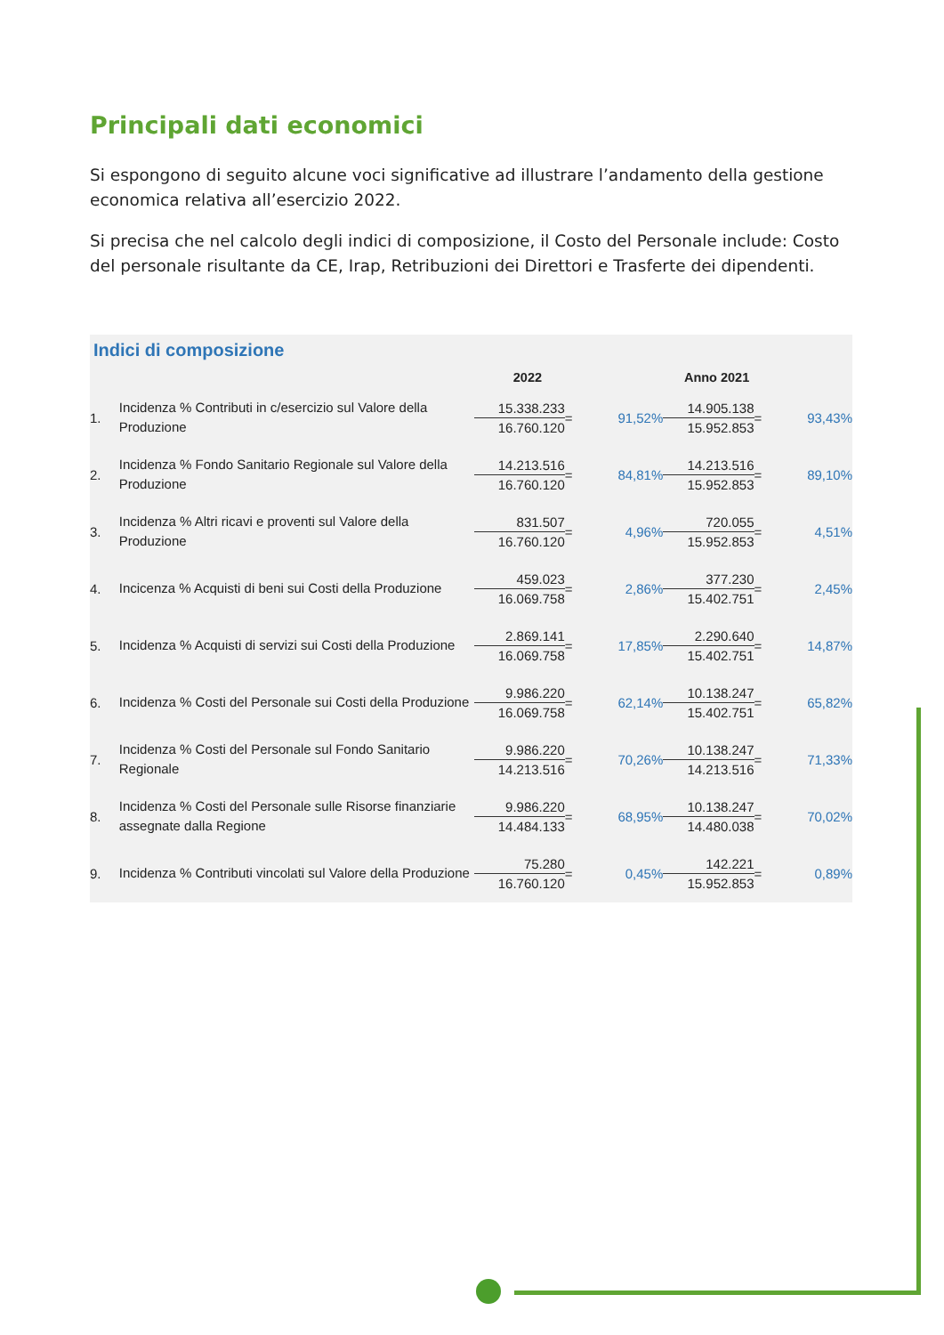Principali dati economici
Si espongono di seguito alcune voci significative ad illustrare l’andamento della gestione economica relativa all’esercizio 2022.
Si precisa che nel calcolo degli indici di composizione, il Costo del Personale include: Costo del personale risultante da CE, Irap, Retribuzioni dei Direttori e Trasferte dei dipendenti.
Indici di composizione
| | | 2022 | | | Anno 2021 | | |
| --- | --- | --- | --- | --- | --- | --- | --- |
| 1. | Incidenza % Contributi in c/esercizio sul Valore della Produzione | 15.338.233 16.760.120 | = | 91,52% | 14.905.138 15.952.853 | = | 93,43% |
| 2. | Incidenza % Fondo Sanitario Regionale sul Valore della Produzione | 14.213.516 16.760.120 | = | 84,81% | 14.213.516 15.952.853 | = | 89,10% |
| 3. | Incidenza % Altri ricavi e proventi sul Valore della Produzione | 831.507 16.760.120 | = | 4,96% | 720.055 15.952.853 | = | 4,51% |
| 4. | Incicenza % Acquisti di beni sui Costi della Produzione | 459.023 16.069.758 | = | 2,86% | 377.230 15.402.751 | = | 2,45% |
| 5. | Incidenza % Acquisti di servizi sui Costi della Produzione | 2.869.141 16.069.758 | = | 17,85% | 2.290.640 15.402.751 | = | 14,87% |
| 6. | Incidenza % Costi del Personale sui Costi della Produzione | 9.986.220 16.069.758 | = | 62,14% | 10.138.247 15.402.751 | = | 65,82% |
| 7. | Incidenza % Costi del Personale sul Fondo Sanitario Regionale | 9.986.220 14.213.516 | = | 70,26% | 10.138.247 14.213.516 | = | 71,33% |
| 8. | Incidenza % Costi del Personale sulle Risorse finanziarie assegnate dalla Regione | 9.986.220 14.484.133 | = | 68,95% | 10.138.247 14.480.038 | = | 70,02% |
| 9. | Incidenza % Contributi vincolati sul Valore della Produzione | 75.280 16.760.120 | = | 0,45% | 142.221 15.952.853 | = | 0,89% |